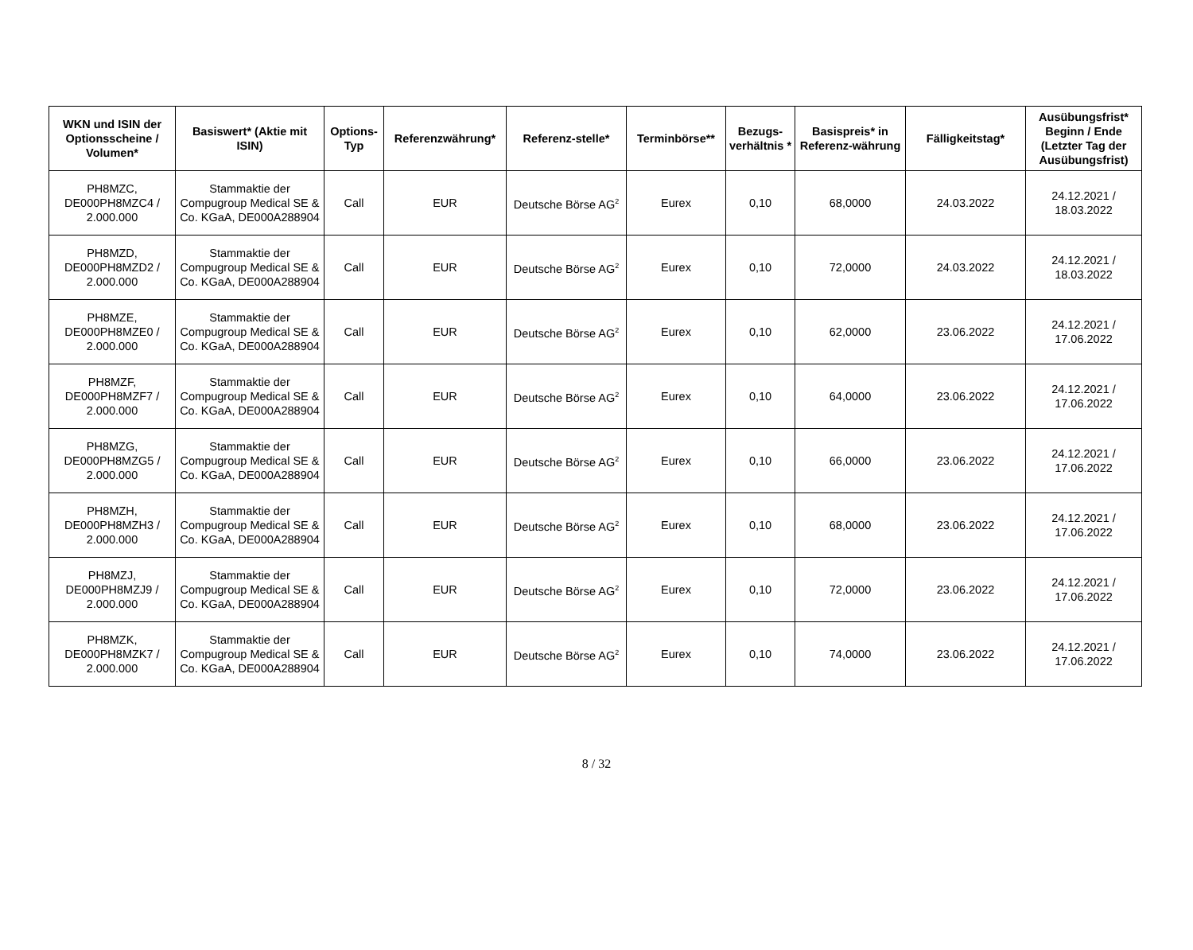| WKN und ISIN der Optionsscheine / Volumen* | Basiswert* (Aktie mit ISIN) | Options-Typ | Referenzwährung* | Referenz-stelle* | Terminbörse** | Bezugs-verhältnis * | Basispreis* in Referenz-währung | Fälligkeitstag* | Ausübungsfrist* Beginn / Ende (Letzter Tag der Ausübungsfrist) |
| --- | --- | --- | --- | --- | --- | --- | --- | --- | --- |
| PH8MZC, DE000PH8MZC4 / 2.000.000 | Stammaktie der Compugroup Medical SE & Co. KGaA, DE000A288904 | Call | EUR | Deutsche Börse AG<sup>2</sup> | Eurex | 0,10 | 68,0000 | 24.03.2022 | 24.12.2021 / 18.03.2022 |
| PH8MZD, DE000PH8MZD2 / 2.000.000 | Stammaktie der Compugroup Medical SE & Co. KGaA, DE000A288904 | Call | EUR | Deutsche Börse AG<sup>2</sup> | Eurex | 0,10 | 72,0000 | 24.03.2022 | 24.12.2021 / 18.03.2022 |
| PH8MZE, DE000PH8MZE0 / 2.000.000 | Stammaktie der Compugroup Medical SE & Co. KGaA, DE000A288904 | Call | EUR | Deutsche Börse AG<sup>2</sup> | Eurex | 0,10 | 62,0000 | 23.06.2022 | 24.12.2021 / 17.06.2022 |
| PH8MZF, DE000PH8MZF7 / 2.000.000 | Stammaktie der Compugroup Medical SE & Co. KGaA, DE000A288904 | Call | EUR | Deutsche Börse AG<sup>2</sup> | Eurex | 0,10 | 64,0000 | 23.06.2022 | 24.12.2021 / 17.06.2022 |
| PH8MZG, DE000PH8MZG5 / 2.000.000 | Stammaktie der Compugroup Medical SE & Co. KGaA, DE000A288904 | Call | EUR | Deutsche Börse AG<sup>2</sup> | Eurex | 0,10 | 66,0000 | 23.06.2022 | 24.12.2021 / 17.06.2022 |
| PH8MZH, DE000PH8MZH3 / 2.000.000 | Stammaktie der Compugroup Medical SE & Co. KGaA, DE000A288904 | Call | EUR | Deutsche Börse AG<sup>2</sup> | Eurex | 0,10 | 68,0000 | 23.06.2022 | 24.12.2021 / 17.06.2022 |
| PH8MZJ, DE000PH8MZJ9 / 2.000.000 | Stammaktie der Compugroup Medical SE & Co. KGaA, DE000A288904 | Call | EUR | Deutsche Börse AG<sup>2</sup> | Eurex | 0,10 | 72,0000 | 23.06.2022 | 24.12.2021 / 17.06.2022 |
| PH8MZK, DE000PH8MZK7 / 2.000.000 | Stammaktie der Compugroup Medical SE & Co. KGaA, DE000A288904 | Call | EUR | Deutsche Börse AG<sup>2</sup> | Eurex | 0,10 | 74,0000 | 23.06.2022 | 24.12.2021 / 17.06.2022 |
8 / 32